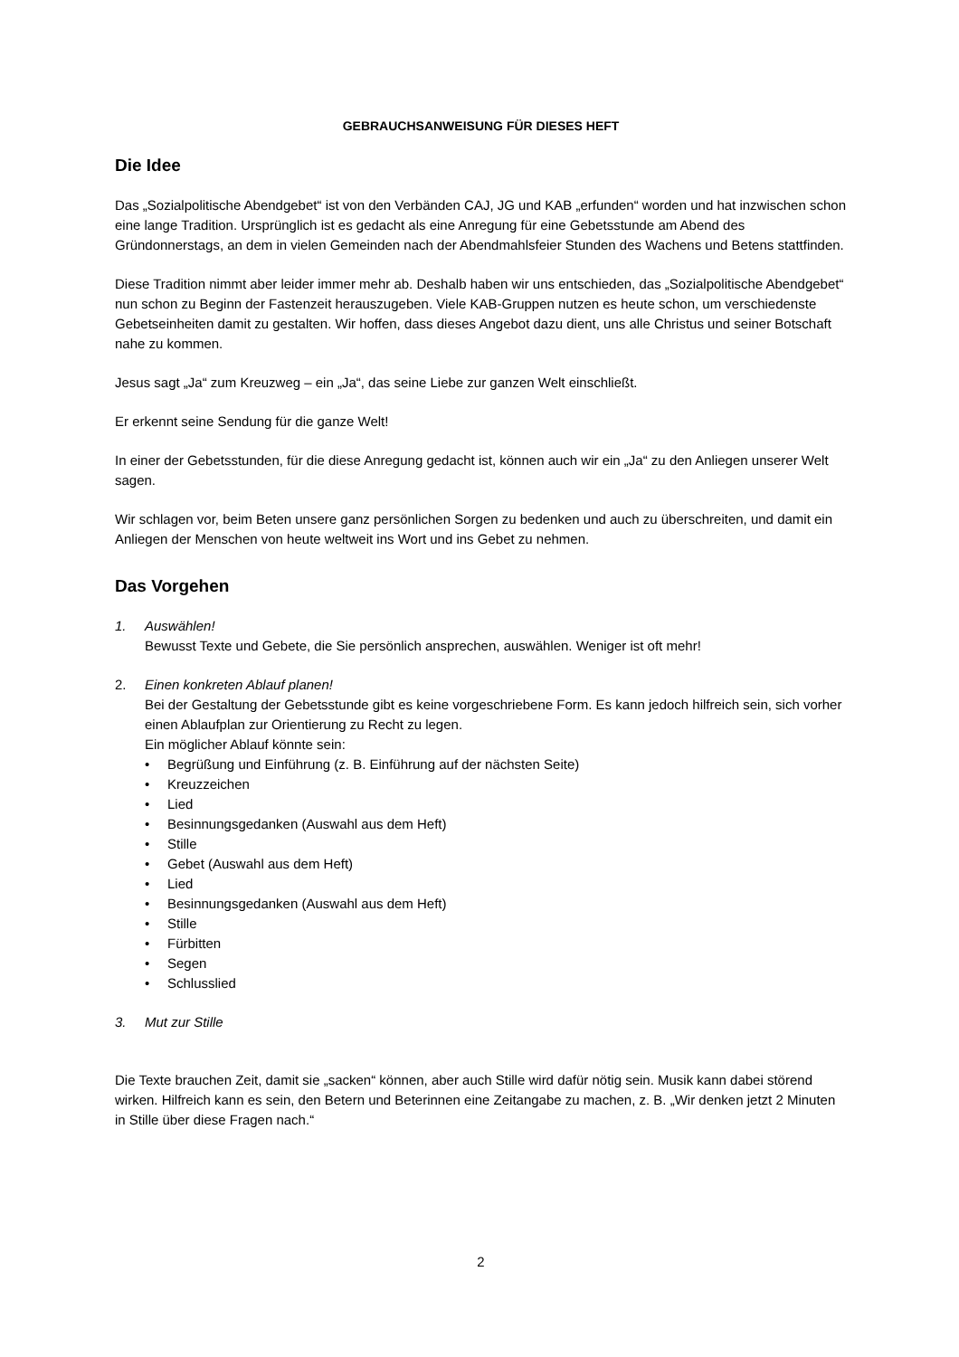GEBRAUCHSANWEISUNG FÜR DIESES HEFT
Die Idee
Das „Sozialpolitische Abendgebet“ ist von den Verbänden CAJ, JG und KAB „erfunden“ worden und hat inzwischen schon eine lange Tradition. Ursprünglich ist es gedacht als eine Anregung für eine Gebetsstunde am Abend des Gründonnerstags, an dem in vielen Gemeinden nach der Abendmahlsfeier Stunden des Wachens und Betens stattfinden.
Diese Tradition nimmt aber leider immer mehr ab. Deshalb haben wir uns entschieden, das „Sozialpolitische Abendgebet“ nun schon zu Beginn der Fastenzeit herauszugeben. Viele KAB-Gruppen nutzen es heute schon, um verschiedenste Gebetseinheiten damit zu gestalten. Wir hoffen, dass dieses Angebot dazu dient, uns alle Christus und seiner Botschaft nahe zu kommen.
Jesus sagt „Ja“ zum Kreuzweg – ein „Ja“, das seine Liebe zur ganzen Welt einschließt.
Er erkennt seine Sendung für die ganze Welt!
In einer der Gebetsstunden, für die diese Anregung gedacht ist, können auch wir ein „Ja“ zu den Anliegen unserer Welt sagen.
Wir schlagen vor, beim Beten unsere ganz persönlichen Sorgen zu bedenken und auch zu überschreiten, und damit ein Anliegen der Menschen von heute weltweit ins Wort und ins Gebet zu nehmen.
Das Vorgehen
1. Auswählen!
Bewusst Texte und Gebete, die Sie persönlich ansprechen, auswählen. Weniger ist oft mehr!
2. Einen konkreten Ablauf planen!
Bei der Gestaltung der Gebetsstunde gibt es keine vorgeschriebene Form. Es kann jedoch hilfreich sein, sich vorher einen Ablaufplan zur Orientierung zu Recht zu legen.
Ein möglicher Ablauf könnte sein:
• Begrüßung und Einführung (z. B. Einführung auf der nächsten Seite)
• Kreuzzeichen
• Lied
• Besinnungsgedanken (Auswahl aus dem Heft)
• Stille
• Gebet (Auswahl aus dem Heft)
• Lied
• Besinnungsgedanken (Auswahl aus dem Heft)
• Stille
• Fürbitten
• Segen
• Schlusslied
3. Mut zur Stille
Die Texte brauchen Zeit, damit sie „sacken“ können, aber auch Stille wird dafür nötig sein. Musik kann dabei störend wirken. Hilfreich kann es sein, den Betern und Beterinnen eine Zeitangabe zu machen, z. B. „Wir denken jetzt 2 Minuten in Stille über diese Fragen nach.“
2